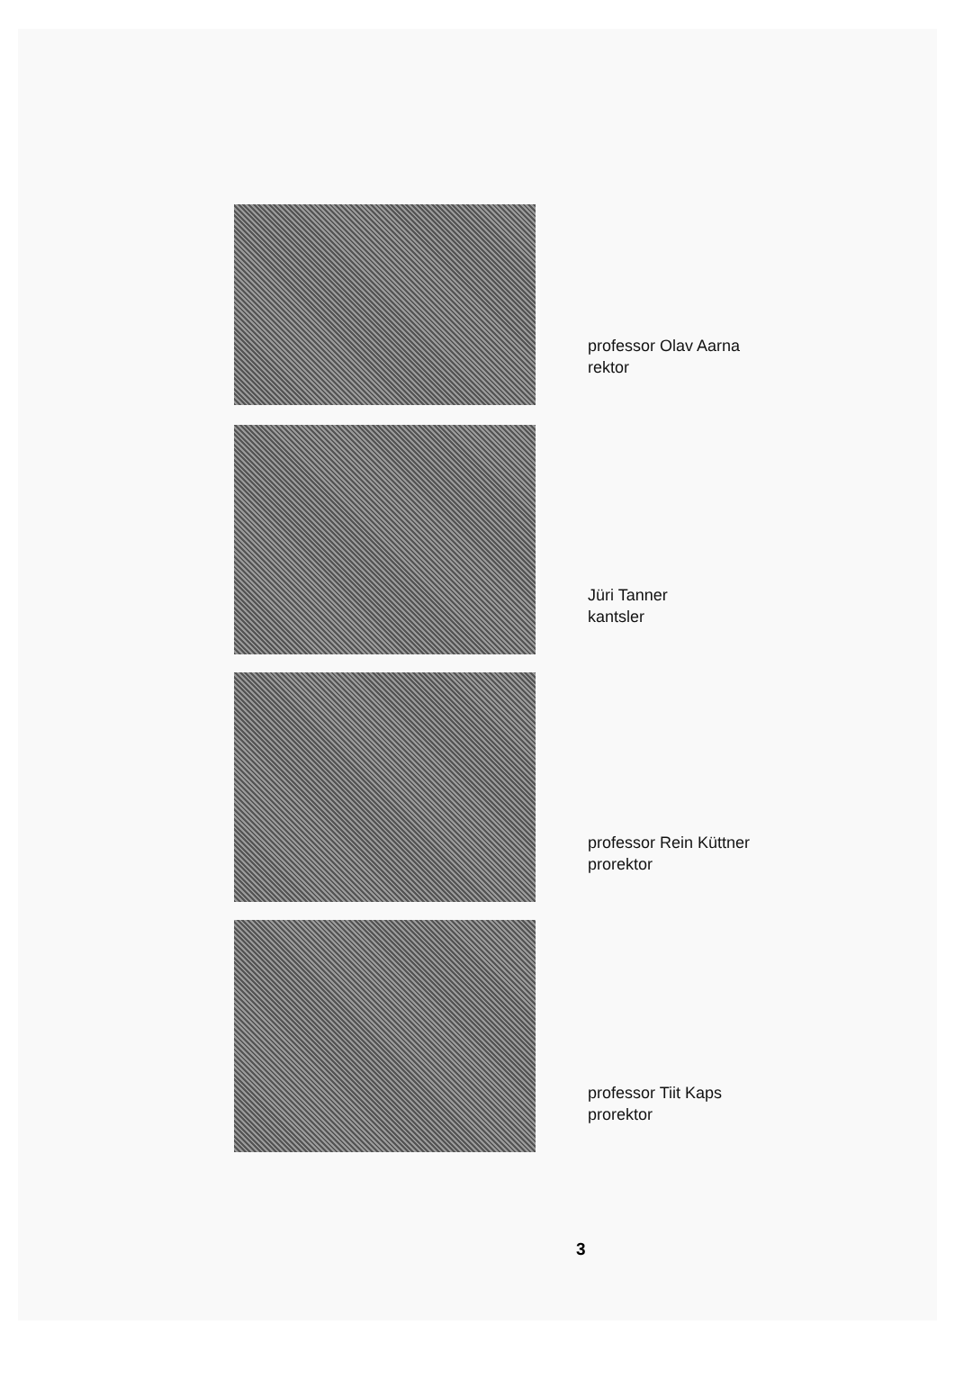professor Olav Aarna
rektor
Jüri Tanner
kantsler
professor Rein Küttner
prorektor
professor Tiit Kaps
prorektor
3